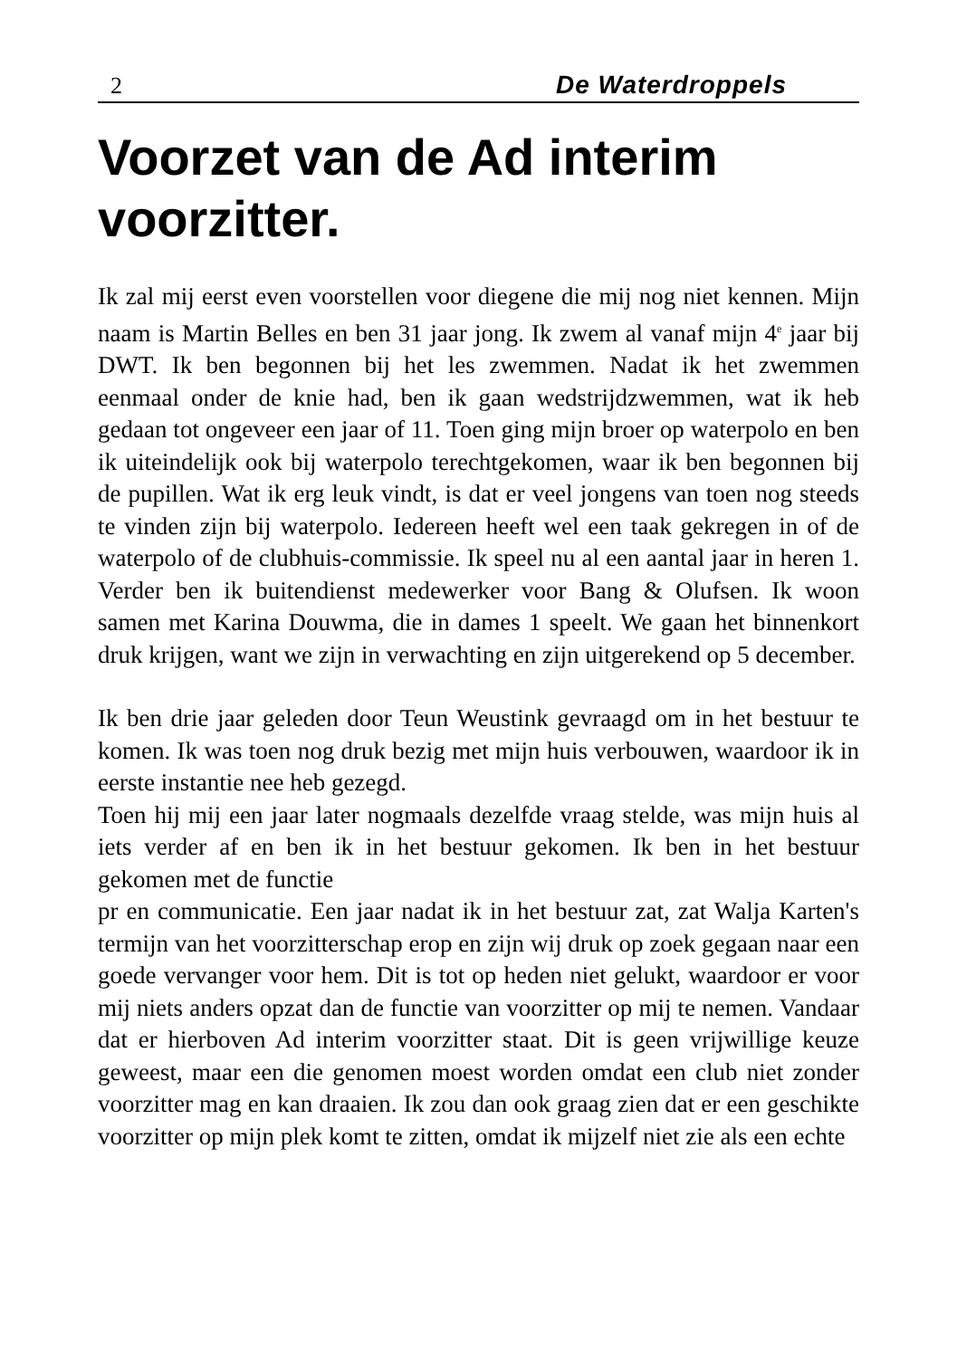2 De Waterdroppels
Voorzet van de Ad interim voorzitter.
Ik zal mij eerst even voorstellen voor diegene die mij nog niet kennen. Mijn naam is Martin Belles en ben 31 jaar jong. Ik zwem al vanaf mijn 4<sup>e</sup> jaar bij DWT. Ik ben begonnen bij het les zwemmen. Nadat ik het zwemmen eenmaal onder de knie had, ben ik gaan wedstrijdzwemmen, wat ik heb gedaan tot ongeveer een jaar of 11. Toen ging mijn broer op waterpolo en ben ik uiteindelijk ook bij waterpolo terechtgekomen, waar ik ben begonnen bij de pupillen. Wat ik erg leuk vindt, is dat er veel jongens van toen nog steeds te vinden zijn bij waterpolo. Iedereen heeft wel een taak gekregen in of de waterpolo of de clubhuis-commissie. Ik speel nu al een aantal jaar in heren 1. Verder ben ik buitendienst medewerker voor Bang & Olufsen. Ik woon samen met Karina Douwma, die in dames 1 speelt. We gaan het binnenkort druk krijgen, want we zijn in verwachting en zijn uitgerekend op 5 december.
Ik ben drie jaar geleden door Teun Weustink gevraagd om in het bestuur te komen. Ik was toen nog druk bezig met mijn huis verbouwen, waardoor ik in eerste instantie nee heb gezegd.
Toen hij mij een jaar later nogmaals dezelfde vraag stelde, was mijn huis al iets verder af en ben ik in het bestuur gekomen. Ik ben in het bestuur gekomen met de functie
pr en communicatie. Een jaar nadat ik in het bestuur zat, zat Walja Karten's termijn van het voorzitterschap erop en zijn wij druk op zoek gegaan naar een goede vervanger voor hem. Dit is tot op heden niet gelukt, waardoor er voor mij niets anders opzat dan de functie van voorzitter op mij te nemen. Vandaar dat er hierboven Ad interim voorzitter staat. Dit is geen vrijwillige keuze geweest, maar een die genomen moest worden omdat een club niet zonder voorzitter mag en kan draaien. Ik zou dan ook graag zien dat er een geschikte voorzitter op mijn plek komt te zitten, omdat ik mijzelf niet zie als een echte